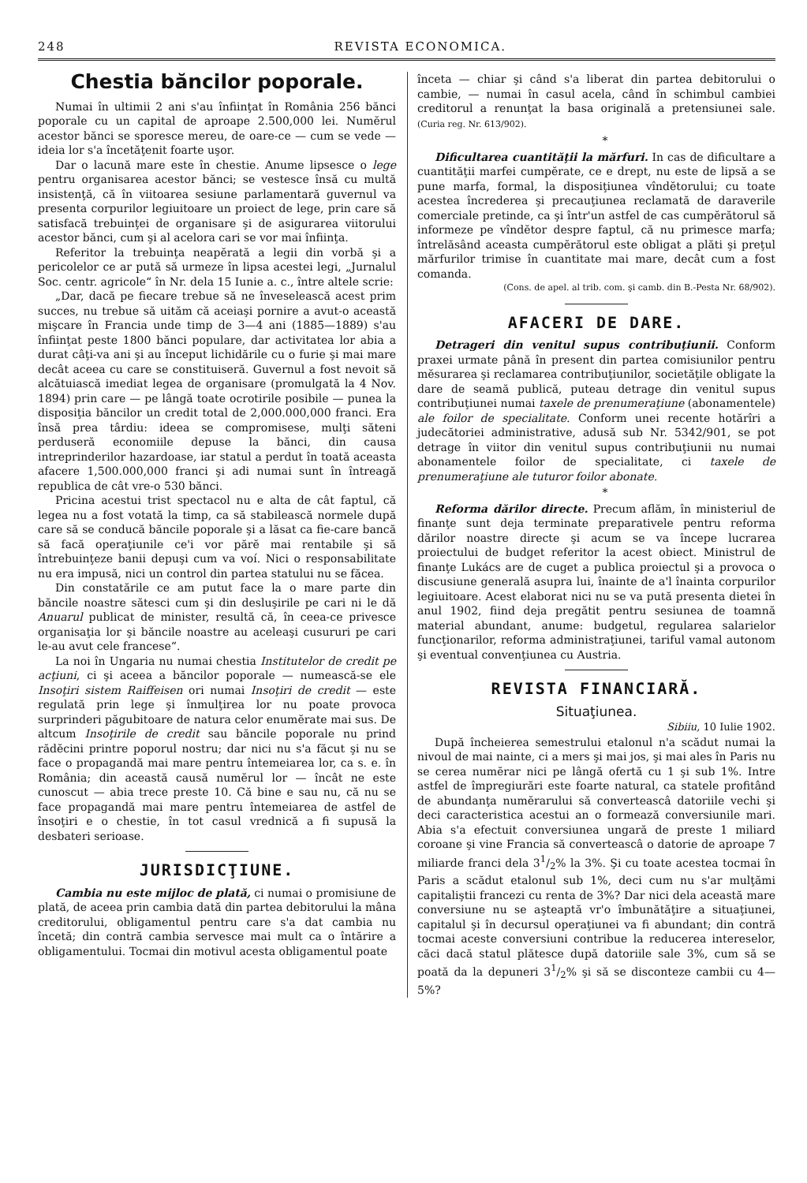248 REVISTA ECONOMICA.
Chestia băncilor poporale.
Numai în ultimii 2 ani s'au înfiinţat în România 256 bănci poporale cu un capital de aproape 2.500,000 lei. Numĕrul acestor bănci se sporesce mereu, de oare-ce — cum se vede — ideia lor s'a încetăţenit foarte uşor.
Dar o lacună mare este în chestie. Anume lipsesce o lege pentru organisarea acestor bănci; se vestesce însă cu multă insistenţă, că în viitoarea sesiune parlamentară guvernul va presenta corpurilor legiuitoare un proiect de lege, prin care să satisfacă trebuinţei de organisare şi de asigurarea viitorului acestor bănci, cum şi al acelora cari se vor mai înfiinţa.
Referitor la trebuinţa neapĕrată a legii din vorbă şi a pericolelor ce ar pută să urmeze în lipsa acestei legi, „Jurnalul Soc. centr. agricole“ în Nr. dela 15 Iunie a. c., între altele scrie:
„Dar, dacă pe fiecare trebue să ne înveselească acest prim succes, nu trebue să uităm că aceiaşi pornire a avut-o această mişcare în Francia unde timp de 3—4 ani (1885—1889) s'au înfiinţat peste 1800 bănci populare, dar activitatea lor abia a durat câţi-va ani şi au început lichidările cu o furie şi mai mare decât aceea cu care se constituiseră. Guvernul a fost nevoit să alcătuiască imediat legea de organisare (promulgată la 4 Nov. 1894) prin care — pe lângă toate ocrotirile posibile — punea la disposiţia băncilor un credit total de 2,000.000,000 franci. Era însă prea târdiu: ideea se compromisese, mulţi săteni perduseră economiile depuse la bănci, din causa intreprinderilor hazardoase, iar statul a perdut în toată aceasta afacere 1,500.000,000 franci şi adi numai sunt în întreagă republica de cât vre-o 530 bănci.
Pricina acestui trist spectacol nu e alta de cât faptul, că legea nu a fost votată la timp, ca să stabilească normele după care să se conducă băncile poporale şi a lăsat ca fie-care bancă să facă operaţiunile ce'i vor părĕ mai rentabile şi să întrebuinţeze banii depuşi cum va voí. Nici o responsabilitate nu era impusă, nici un control din partea statului nu se făcea.
Din constatările ce am putut face la o mare parte din băncile noastre sătesci cum şi din desluşirile pe cari ni le dă Anuarul publicat de minister, resultă că, în ceea-ce privesce organisaţia lor şi băncile noastre au aceleaşi cusururi pe cari le-au avut cele francese“.
La noi în Ungaria nu numai chestia Institutelor de credit pe acţiuni, ci şi aceea a băncilor poporale — numească-se ele Insoţiri sistem Raiffeisen ori numai Insoţiri de credit — este regulată prin lege şi înmulţirea lor nu poate provoca surprinderi păgubitoare de natura celor enumĕrate mai sus. De altcum Insoţirile de credit sau băncile poporale nu prind rădĕcini printre poporul nostru; dar nici nu s'a făcut şi nu se face o propagandă mai mare pentru întemeiarea lor, ca s. e. în România; din această causă numĕrul lor — încât ne este cunoscut — abia trece preste 10. Că bine e sau nu, că nu se face propagandă mai mare pentru întemeiarea de astfel de însoţiri e o chestie, în tot casul vrednică a fi supusă la desbateri serioase.
JURISDICŢIUNE.
Cambia nu este mijloc de plată, ci numai o promisiune de plată, de aceea prin cambia dată din partea debitorului la mâna creditorului, obligamentul pentru care s'a dat cambia nu încetă; din contră cambia servesce mai mult ca o întărire a obligamentului. Tocmai din motivul acesta obligamentul poate
înceta — chiar şi când s'a liberat din partea debitorului o cambie, — numai în casul acela, când în schimbul cambiei creditorul a renunţat la basa originală a pretensiunei sale. (Curia reg. Nr. 613/902).
*
Dificultarea cuantităţii la mărfuri. In cas de dificultare a cuantităţii marfei cumpĕrate, ce e drept, nu este de lipsă a se pune marfa, formal, la disposiţiunea vîndĕtorului; cu toate acestea încrederea şi precauţiunea reclamată de daraverile comerciale pretinde, ca şi într'un astfel de cas cumpĕrătorul să informeze pe vîndĕtor despre faptul, că nu primesce marfa; întrelăsând aceasta cumpĕrătorul este obligat a plăti şi preţul mărfurilor trimise în cuantitate mai mare, decât cum a fost comanda.
(Cons. de apel. al trib. com. şi camb. din B.-Pesta Nr. 68/902).
AFACERI DE DARE.
Detrageri din venitul supus contribuţiunii. Conform praxei urmate până în present din partea comisiunilor pentru mĕsurarea şi reclamarea contribuţiunilor, societăţile obligate la dare de seamă publică, puteau detrage din venitul supus contribuţiunei numai taxele de prenumeraţiune (abonamentele) ale foilor de specialitate. Conform unei recente hotărîri a judecătoriei administrative, adusă sub Nr. 5342/901, se pot detrage în viitor din venitul supus contribuţiunii nu numai abonamentele foilor de specialitate, ci taxele de prenumeraţiune ale tuturor foilor abonate.
*
Reforma dărilor directe. Precum aflăm, în ministeriul de finanţe sunt deja terminate preparativele pentru reforma dărilor noastre directe şi acum se va începe lucrarea proiectului de budget referitor la acest obiect. Ministrul de finanţe Lukács are de cuget a publica proiectul şi a provoca o discusiune generală asupra lui, înainte de a'l înainta corpurilor legiuitoare. Acest elaborat nici nu se va pută presenta dietei în anul 1902, fiind deja pregătit pentru sesiunea de toamnă material abundant, anume: budgetul, regularea salarielor funcţionarilor, reforma administraţiunei, tariful vamal autonom şi eventual convenţiunea cu Austria.
REVISTA FINANCIARĂ.
Situaţiunea.
Sibiiu, 10 Iulie 1902.
După încheierea semestrului etalonul n'a scădut numai la nivoul de mai nainte, ci a mers şi mai jos, şi mai ales în Paris nu se cerea numĕrar nici pe lângă ofertă cu 1 şi sub 1%. Intre astfel de împregiurări este foarte natural, ca statele profitând de abundanţa numĕrarului să converteascâ datoriile vechi şi deci caracteristica acestui an o formează conversiunile mari. Abia s'a efectuit conversiunea ungară de preste 1 miliard coroane şi vine Francia să converteascâ o datorie de aproape 7 miliarde franci dela 31/2% la 3%. Şi cu toate acestea tocmai în Paris a scădut etalonul sub 1%, deci cum nu s'ar mulţămi capitaliştii francezi cu renta de 3%? Dar nici dela această mare conversiune nu se aşteaptă vr'o îmbunătăţire a situaţiunei, capitalul şi în decursul operaţiunei va fi abundant; din contră tocmai aceste conversiuni contribue la reducerea intereselor, căci dacă statul plătesce după datoriile sale 3%, cum să se poată da la depuneri 31/2% şi să se disconteze cambii cu 4—5%?